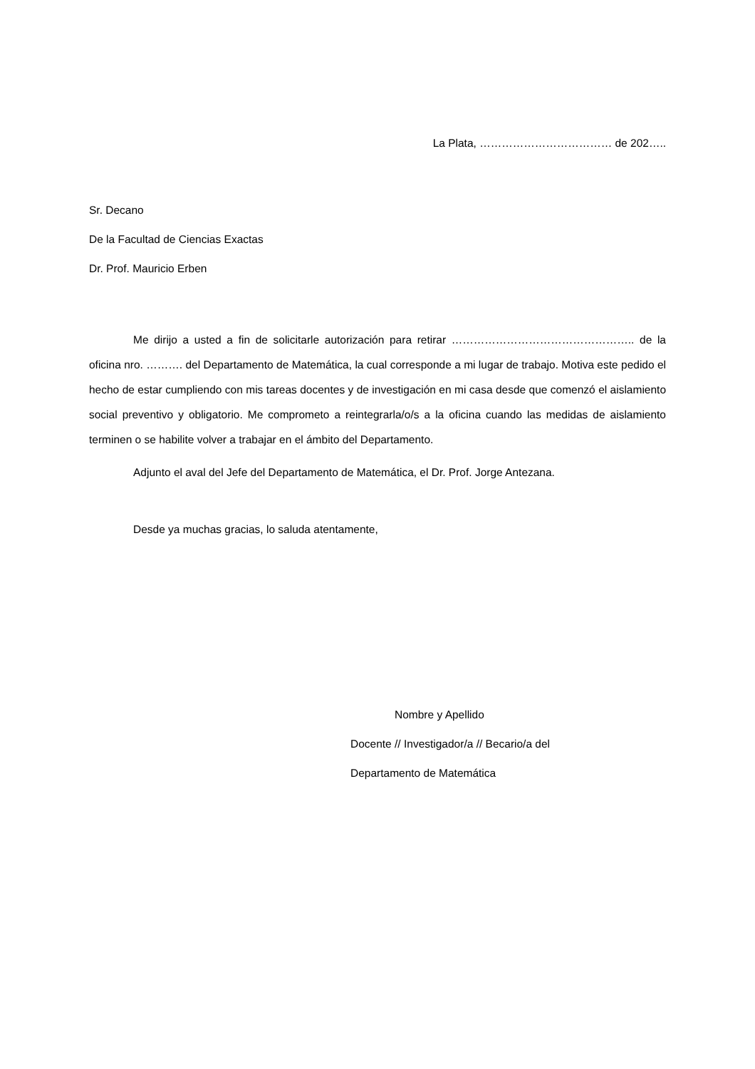La Plata, ……………………………… de 202…..
Sr. Decano
De la Facultad de Ciencias Exactas
Dr. Prof. Mauricio Erben
Me dirijo a usted a fin de solicitarle autorización para retirar ………………………………………….. de la oficina nro. ………. del Departamento de Matemática, la cual corresponde a mi lugar de trabajo. Motiva este pedido el hecho de estar cumpliendo con mis tareas docentes y de investigación en mi casa desde que comenzó el aislamiento social preventivo y obligatorio. Me comprometo a reintegrarla/o/s a la oficina cuando las medidas de aislamiento terminen o se habilite volver a trabajar en el ámbito del Departamento.
Adjunto el aval del Jefe del Departamento de Matemática, el Dr. Prof. Jorge Antezana.
Desde ya muchas gracias, lo saluda atentamente,
Nombre y Apellido
Docente // Investigador/a // Becario/a del
Departamento de Matemática